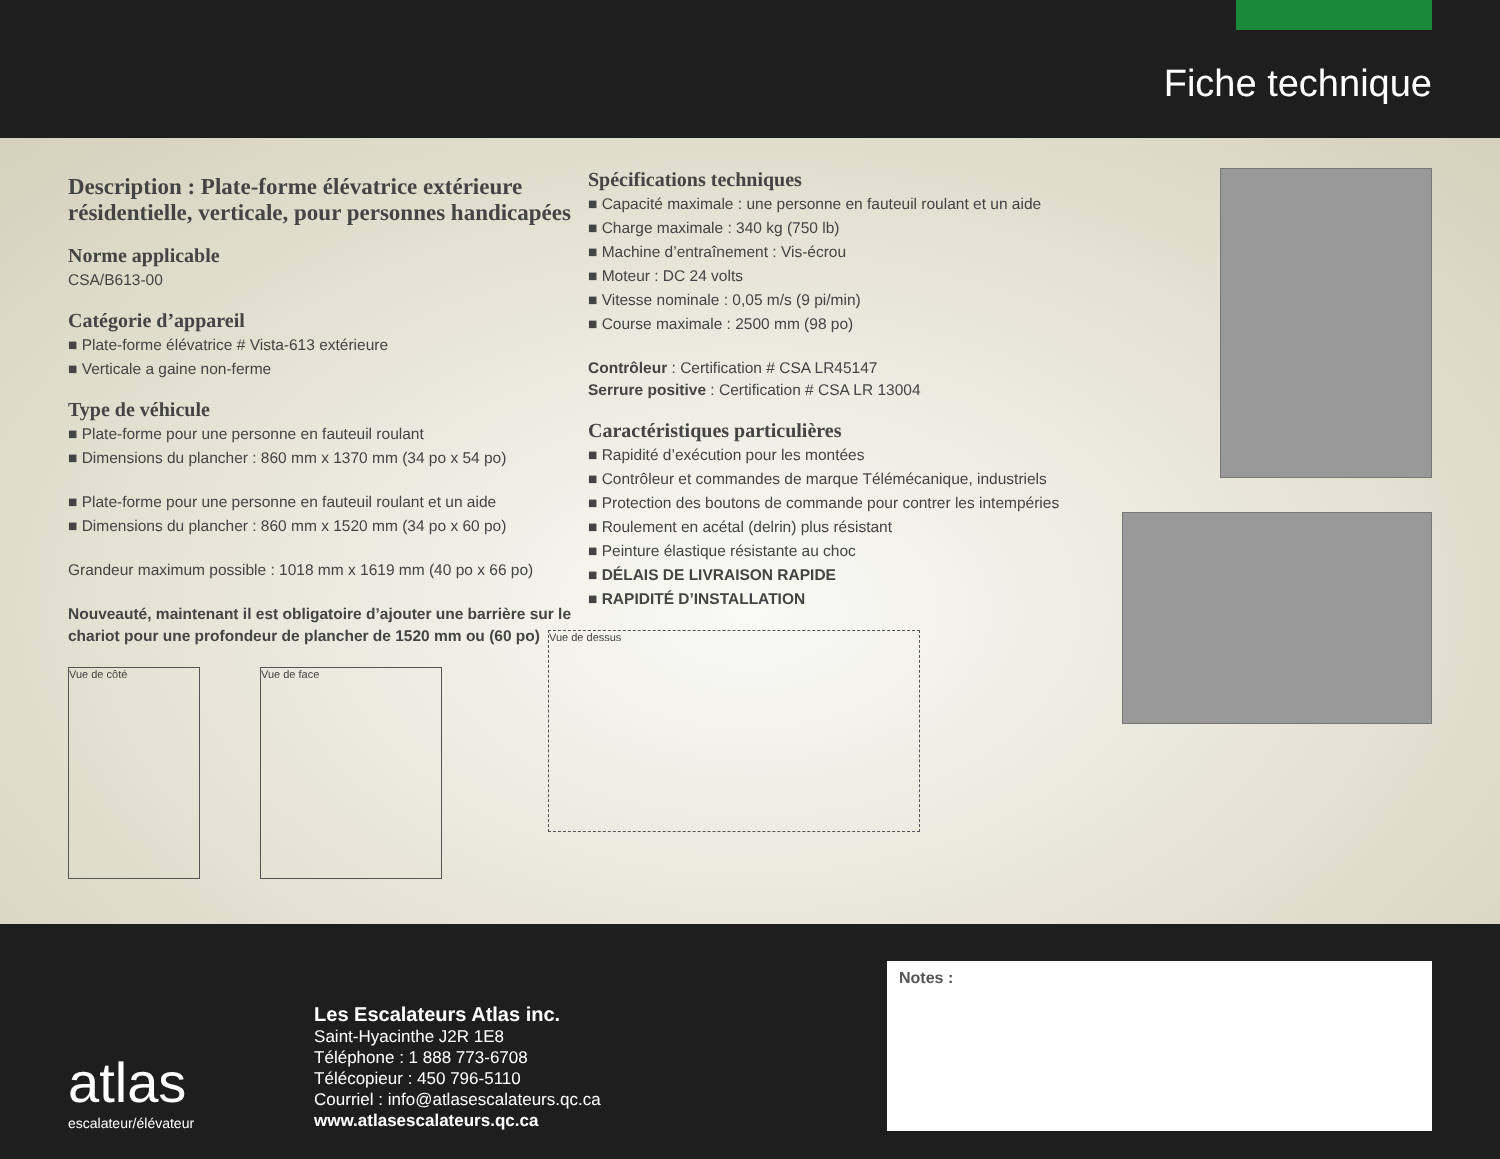Fiche technique
Description : Plate-forme élévatrice extérieure résidentielle, verticale, pour personnes handicapées
Norme applicable
CSA/B613-00
Catégorie d’appareil
■ Plate-forme élévatrice # Vista-613 extérieure
■ Verticale a gaine non-ferme
Type de véhicule
■ Plate-forme pour une personne en fauteuil roulant
■ Dimensions du plancher : 860 mm x 1370 mm (34 po x 54 po)
■ Plate-forme pour une personne en fauteuil roulant et un aide
■ Dimensions du plancher : 860 mm x 1520 mm (34 po x 60 po)
Grandeur maximum possible : 1018 mm x 1619 mm (40 po x 66 po)
Nouveauté, maintenant il est obligatoire d’ajouter une barrière sur le chariot pour une profondeur de plancher de 1520 mm ou (60 po)
Vue de côté Vue de face
Spécifications techniques
■ Capacité maximale : une personne en fauteuil roulant et un aide
■ Charge maximale : 340 kg (750 lb)
■ Machine d’entraînement : Vis-écrou
■ Moteur : DC 24 volts
■ Vitesse nominale : 0,05 m/s (9 pi/min)
■ Course maximale : 2500 mm (98 po)
Contrôleur : Certification # CSA LR45147
Serrure positive : Certification # CSA LR 13004
Caractéristiques particulières
■ Rapidité d’exécution pour les montées
■ Contrôleur et commandes de marque Télémécanique, industriels
■ Protection des boutons de commande pour contrer les intempéries
■ Roulement en acétal (delrin) plus résistant
■ Peinture élastique résistante au choc
■ DÉLAIS DE LIVRAISON RAPIDE
■ RAPIDITÉ D’INSTALLATION
Vue de dessus
atlas
escalateur/élévateur
Les Escalateurs Atlas inc.
Saint-Hyacinthe J2R 1E8
Téléphone : 1 888 773-6708
Télécopieur : 450 796-5110
Courriel : info@atlasescalateurs.qc.ca
www.atlasescalateurs.qc.ca
Notes :